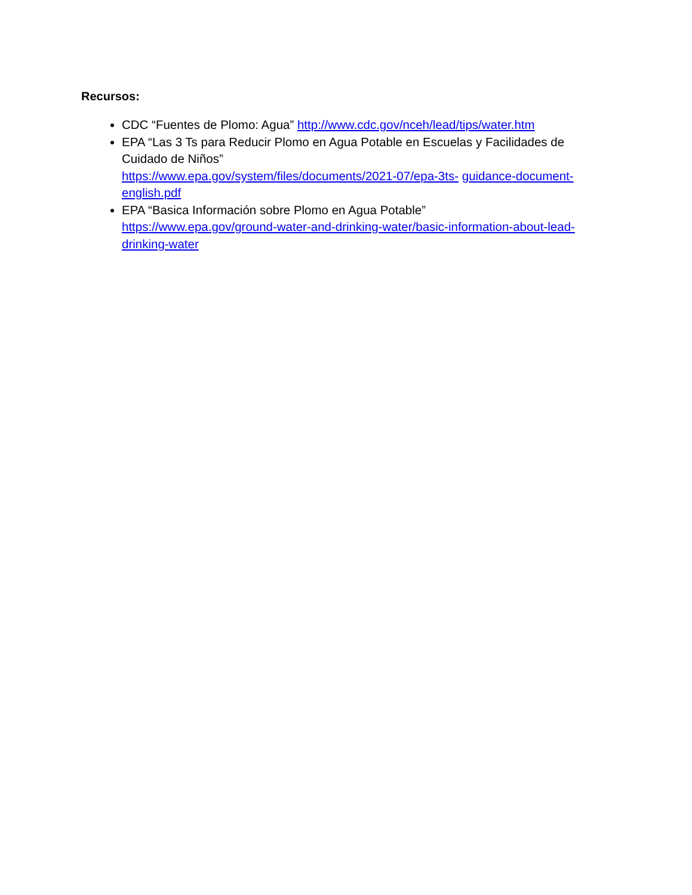Recursos:
CDC “Fuentes de Plomo: Agua” http://www.cdc.gov/nceh/lead/tips/water.htm
EPA “Las 3 Ts para Reducir Plomo en Agua Potable en Escuelas y Facilidades de Cuidado de Niños”
https://www.epa.gov/system/files/documents/2021-07/epa-3ts- guidance-document-english.pdf
EPA “Basica Información sobre Plomo en Agua Potable”
https://www.epa.gov/ground-water-and-drinking-water/basic-information-about-lead-drinking-water